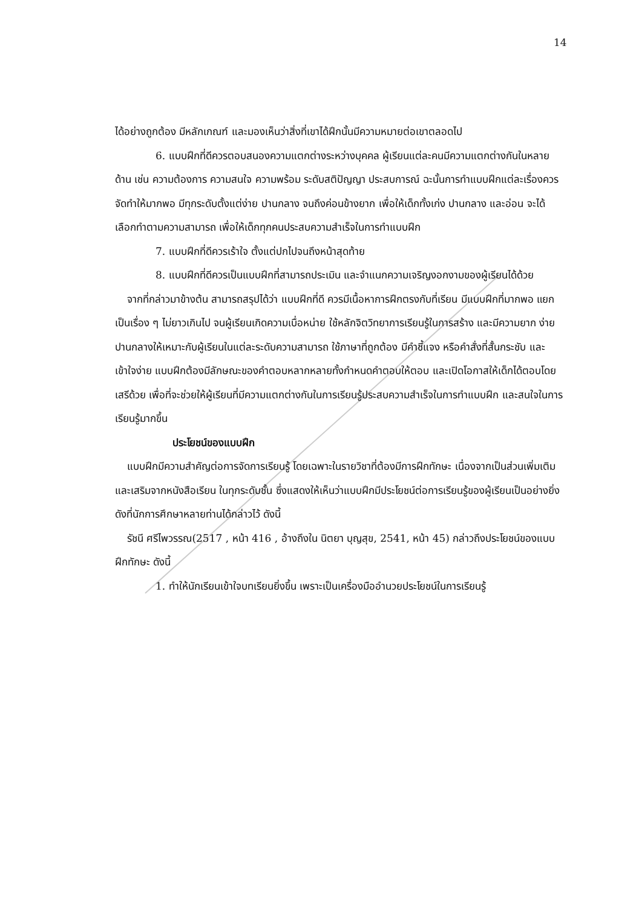14
ได้อย่างถูกต้อง มีหลักเกณฑ์ และมองเห็นว่าสิ่งที่เขาได้ฝึกนั้นมีความหมายต่อเขาตลอดไป
6. แบบฝึกที่ดีควรตอบสนองความแตกต่างระหว่างบุคคล ผู้เรียนแต่ละคนมีความแตกต่างกันในหลายด้าน เช่น ความต้องการ ความสนใจ ความพร้อม ระดับสติปัญญา ประสบการณ์ ฉะนั้นการทำแบบฝึกแต่ละเรื่องควรจัดทำให้มากพอ มีทุกระดับตั้งแต่ง่าย ปานกลาง จนถึงค่อนข้างยาก เพื่อให้เด็กทั้งเก่ง ปานกลาง และอ่อน จะได้เลือกทำตามความสามารถ เพื่อให้เด็กทุกคนประสบความสำเร็จในการทำแบบฝึก
7. แบบฝึกที่ดีควรเร้าใจ ตั้งแต่ปกไปจนถึงหน้าสุดท้าย
8. แบบฝึกที่ดีควรเป็นแบบฝึกที่สามารถประเมิน และจำแนกความเจริญงอกงามของผู้เรียนได้ด้วย
จากที่กล่าวมาข้างต้น สามารถสรุปได้ว่า แบบฝึกที่ดี ควรมีเนื้อหาการฝึกตรงกับที่เรียน มีแบบฝึกที่มากพอ แยกเป็นเรื่อง ๆ ไม่ยาวเกินไป จนผู้เรียนเกิดความเบื่อหน่าย ใช้หลักจิตวิทยาการเรียนรู้ในการสร้าง และมีความยาก ง่าย ปานกลางให้เหมาะกับผู้เรียนในแต่ละระดับความสามารถ ใช้ภาษาที่ถูกต้อง มีคำชี้แจง หรือคำสั่งที่สั้นกระชับ และเข้าใจง่าย แบบฝึกต้องมีลักษณะของคำตอบหลากหลายทั้งกำหนดคำตอบให้ตอบ และเปิดโอกาสให้เด็กได้ตอบโดยเสรีด้วย เพื่อที่จะช่วยให้ผู้เรียนที่มีความแตกต่างกันในการเรียนรู้ประสบความสำเร็จในการทำแบบฝึก และสนใจในการเรียนรู้มากขึ้น
ประโยชน์ของแบบฝึก
แบบฝึกมีความสำคัญต่อการจัดการเรียนรู้ โดยเฉพาะในรายวิชาที่ต้องมีการฝึกทักษะ เนื่องจากเป็นส่วนเพิ่มเติมและเสริมจากหนังสือเรียน ในทุกระดับชั้น ซึ่งแสดงให้เห็นว่าแบบฝึกมีประโยชน์ต่อการเรียนรู้ของผู้เรียนเป็นอย่างยิ่ง ดังที่นักการศึกษาหลายท่านได้กล่าวไว้ ดังนี้
รัชนี ศรีไพวรรณ(2517 , หน้า 416 , อ้างถึงใน นิตยา บุญสุข, 2541, หน้า 45) กล่าวถึงประโยชน์ของแบบฝึกทักษะ ดังนี้
1. ทำให้นักเรียนเข้าใจบทเรียนยิ่งขึ้น เพราะเป็นเครื่องมืออำนวยประโยชน์ในการเรียนรู้